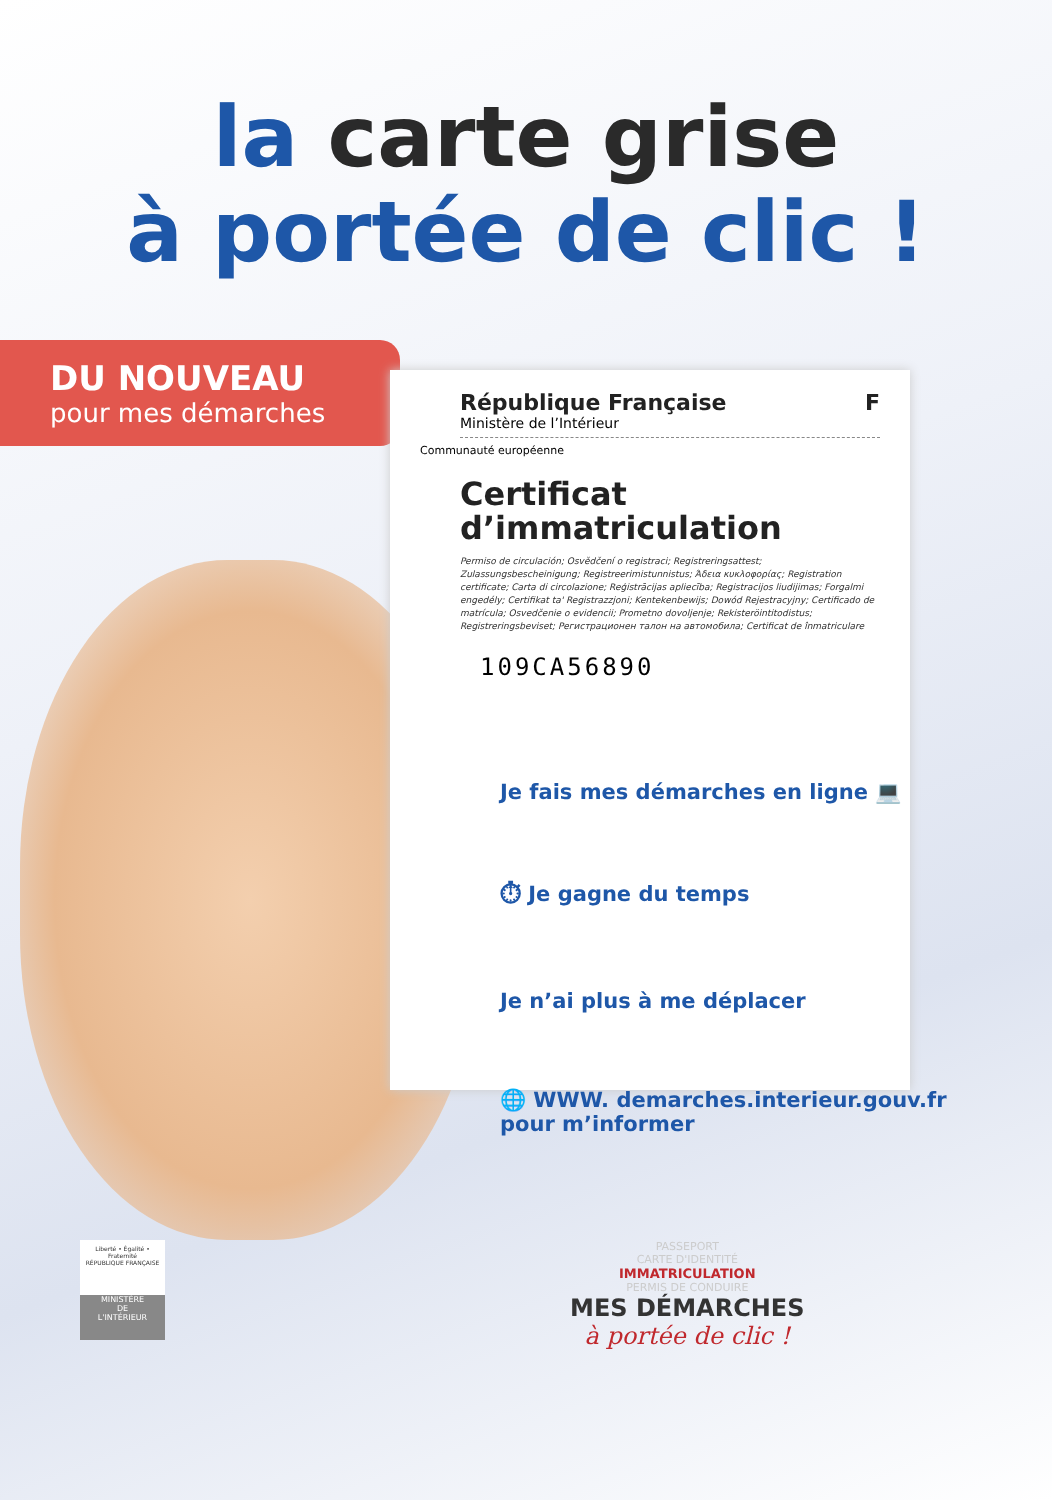la carte grise
à portée de clic !
DU NOUVEAU
pour mes démarches
République Française F
Ministère de l’Intérieur
Communauté européenne
Certificat
d’immatriculation
Permiso de circulación; Osvědčení o registraci; Registreringsattest; Zulassungsbescheinigung; Registreerimistunnistus; Άδεια κυκλοφορίας; Registration certificate; Carta di circolazione; Reģistrācijas apliecība; Registracijos liudijimas; Forgalmi engedély; Certifikat ta' Registrazzjoni; Kentekenbewijs; Dowód Rejestracyjny; Certificado de matrícula; Osvedčenie o evidencii; Prometno dovoljenje; Rekisteröintitodistus; Registreringsbeviset; Регистрационен талон на автомобила; Certificat de înmatriculare
109CA56890
Je fais mes démarches en ligne 💻
⏱ Je gagne du temps
Je n’ai plus à me déplacer
🌐 WWW. demarches.interieur.gouv.fr
pour m’informer
Liberté • Égalité • Fraternité
RÉPUBLIQUE FRANÇAISE
MINISTÈRE
DE
L'INTÉRIEUR
PASSEPORT
CARTE D'IDENTITÉ
IMMATRICULATION
PERMIS DE CONDUIRE
MES DÉMARCHES
à portée de clic !